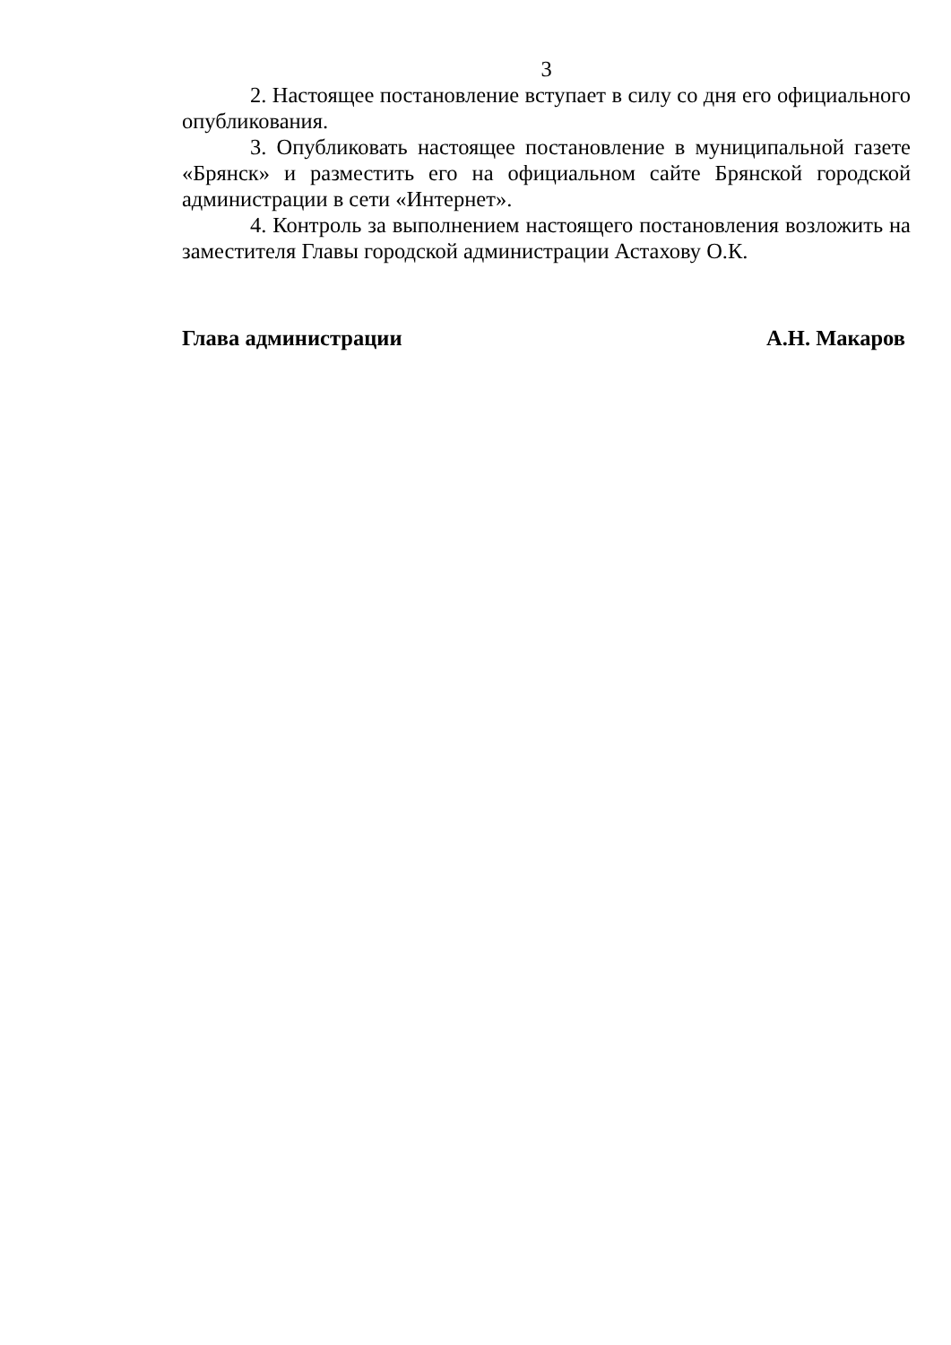3
2. Настоящее постановление вступает в силу со дня его официального опубликования.
3. Опубликовать настоящее постановление в муниципальной газете «Брянск» и разместить его на официальном сайте Брянской городской администрации в сети «Интернет».
4. Контроль за выполнением настоящего постановления возложить на заместителя Главы городской администрации Астахову О.К.
Глава администрации А.Н. Макаров